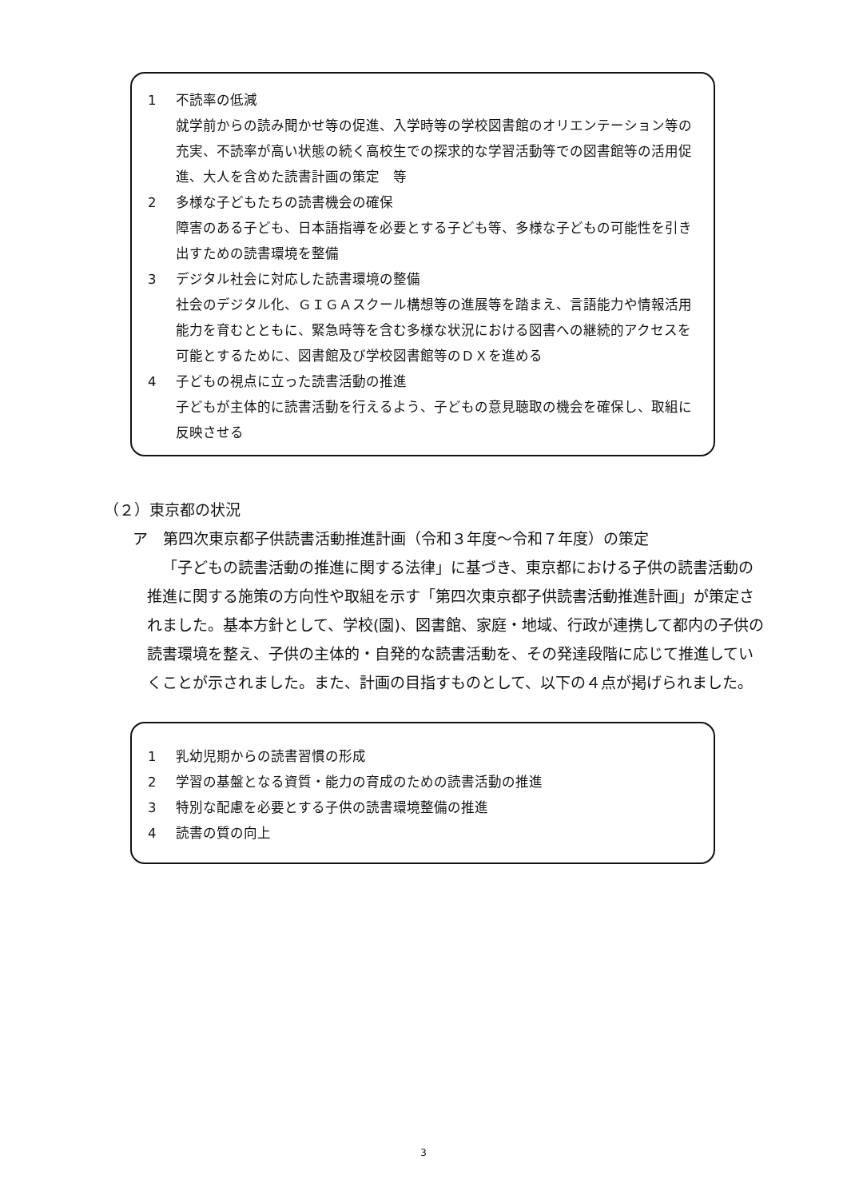1 不読率の低減
就学前からの読み聞かせ等の促進、入学時等の学校図書館のオリエンテーション等の充実、不読率が高い状態の続く高校生での探求的な学習活動等での図書館等の活用促進、大人を含めた読書計画の策定　等
2 多様な子どもたちの読書機会の確保
障害のある子ども、日本語指導を必要とする子ども等、多様な子どもの可能性を引き出すための読書環境を整備
3 デジタル社会に対応した読書環境の整備
社会のデジタル化、ＧＩＧＡスクール構想等の進展等を踏まえ、言語能力や情報活用能力を育むとともに、緊急時等を含む多様な状況における図書への継続的アクセスを可能とするために、図書館及び学校図書館等のＤＸを進める
4 子どもの視点に立った読書活動の推進
子どもが主体的に読書活動を行えるよう、子どもの意見聴取の機会を確保し、取組に反映させる
（２）東京都の状況
ア　第四次東京都子供読書活動推進計画（令和３年度～令和７年度）の策定
「子どもの読書活動の推進に関する法律」に基づき、東京都における子供の読書活動の推進に関する施策の方向性や取組を示す「第四次東京都子供読書活動推進計画」が策定されました。基本方針として、学校(園)、図書館、家庭・地域、行政が連携して都内の子供の読書環境を整え、子供の主体的・自発的な読書活動を、その発達段階に応じて推進していくことが示されました。また、計画の目指すものとして、以下の４点が掲げられました。
1 乳幼児期からの読書習慣の形成
2 学習の基盤となる資質・能力の育成のための読書活動の推進
3 特別な配慮を必要とする子供の読書環境整備の推進
4 読書の質の向上
3